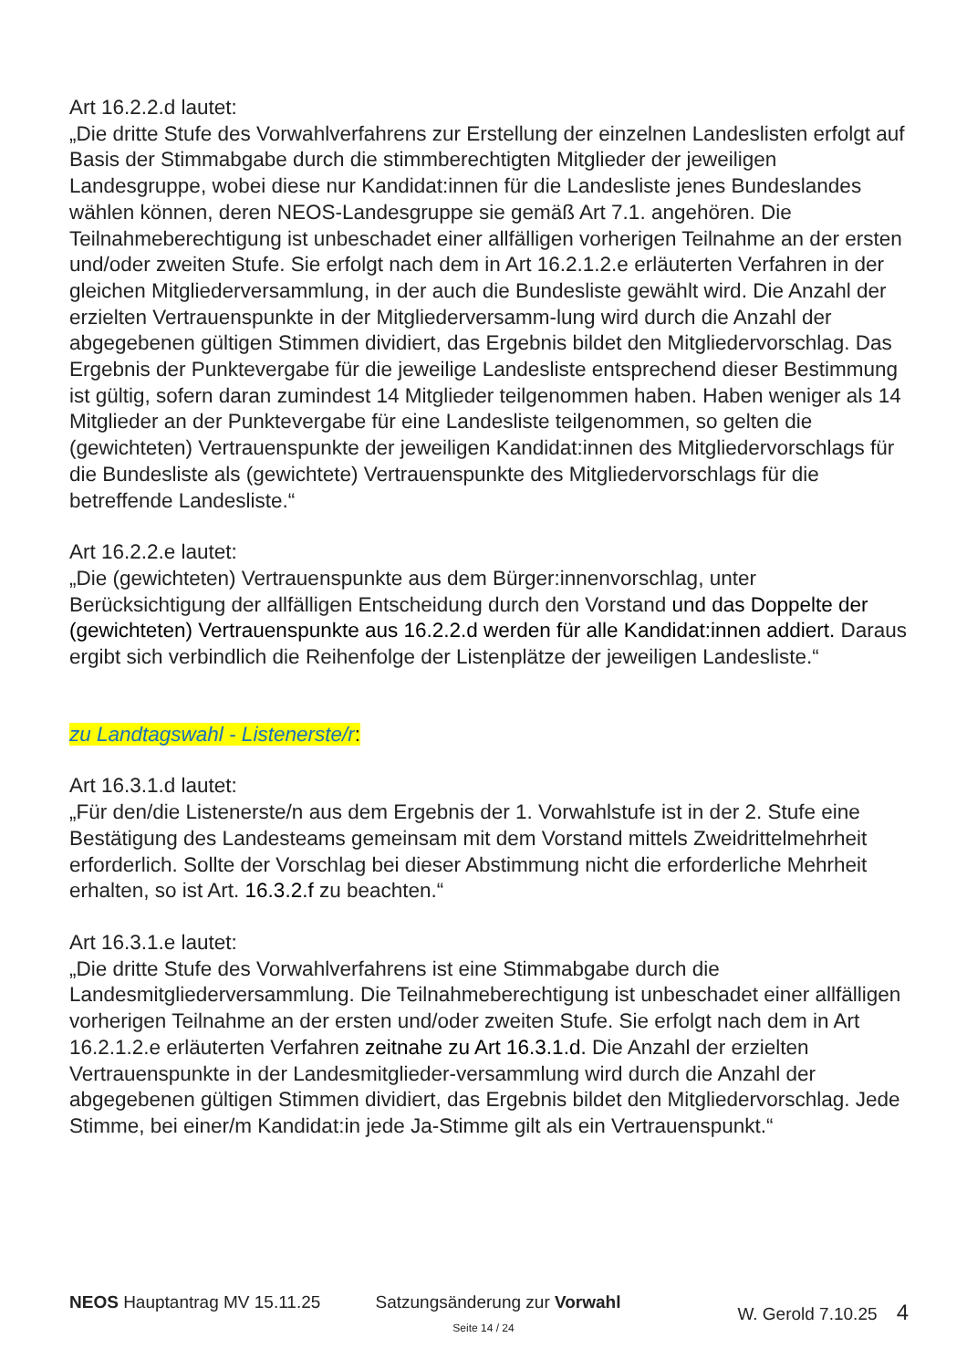Art 16.2.2.d lautet:
„Die dritte Stufe des Vorwahlverfahrens zur Erstellung der einzelnen Landeslisten erfolgt auf Basis der Stimmabgabe durch die stimmberechtigten Mitglieder der jeweiligen Landesgruppe, wobei diese nur Kandidat:innen für die Landesliste jenes Bundeslandes wählen können, deren NEOS-Landesgruppe sie gemäß Art 7.1. angehören. Die Teilnahmeberechtigung ist unbeschadet einer allfälligen vorherigen Teilnahme an der ersten und/oder zweiten Stufe. Sie erfolgt nach dem in Art 16.2.1.2.e erläuterten Verfahren in der gleichen Mitgliederversammlung, in der auch die Bundesliste gewählt wird. Die Anzahl der erzielten Vertrauenspunkte in der Mitgliederversamm-lung wird durch die Anzahl der abgegebenen gültigen Stimmen dividiert, das Ergebnis bildet den Mitgliedervorschlag. Das Ergebnis der Punktevergabe für die jeweilige Landesliste entsprechend dieser Bestimmung ist gültig, sofern daran zumindest 14 Mitglieder teilgenommen haben. Haben weniger als 14 Mitglieder an der Punktevergabe für eine Landesliste teilgenommen, so gelten die (gewichteten) Vertrauenspunkte der jeweiligen Kandidat:innen des Mitgliedervorschlags für die Bundesliste als (gewichtete) Vertrauenspunkte des Mitgliedervorschlags für die betreffende Landesliste.“
Art 16.2.2.e lautet:
„Die (gewichteten) Vertrauenspunkte aus dem Bürger:innenvorschlag, unter Berücksichtigung der allfälligen Entscheidung durch den Vorstand und das Doppelte der (gewichteten) Vertrauenspunkte aus 16.2.2.d werden für alle Kandidat:innen addiert. Daraus ergibt sich verbindlich die Reihenfolge der Listenplätze der jeweiligen Landesliste.“
zu Landtagswahl - Listenerste/r:
Art 16.3.1.d lautet:
„Für den/die Listenerste/n aus dem Ergebnis der 1. Vorwahlstufe ist in der 2. Stufe eine Bestätigung des Landesteams gemeinsam mit dem Vorstand mittels Zweidrittelmehrheit erforderlich. Sollte der Vorschlag bei dieser Abstimmung nicht die erforderliche Mehrheit erhalten, so ist Art. 16.3.2.f zu beachten.“
Art 16.3.1.e lautet:
„Die dritte Stufe des Vorwahlverfahrens ist eine Stimmabgabe durch die Landesmitgliederversammlung. Die Teilnahmeberechtigung ist unbeschadet einer allfälligen vorherigen Teilnahme an der ersten und/oder zweiten Stufe. Sie erfolgt nach dem in Art 16.2.1.2.e erläuterten Verfahren zeitnahe zu Art 16.3.1.d. Die Anzahl der erzielten Vertrauenspunkte in der Landesmitglieder-versammlung wird durch die Anzahl der abgegebenen gültigen Stimmen dividiert, das Ergebnis bildet den Mitgliedervorschlag. Jede Stimme, bei einer/m Kandidat:in jede Ja-Stimme gilt als ein Vertrauenspunkt.“
NEOS Hauptantrag MV 15.11.25
Satzungsänderung zur Vorwahl
W. Gerold 7.10.25 4
Seite 14 / 24